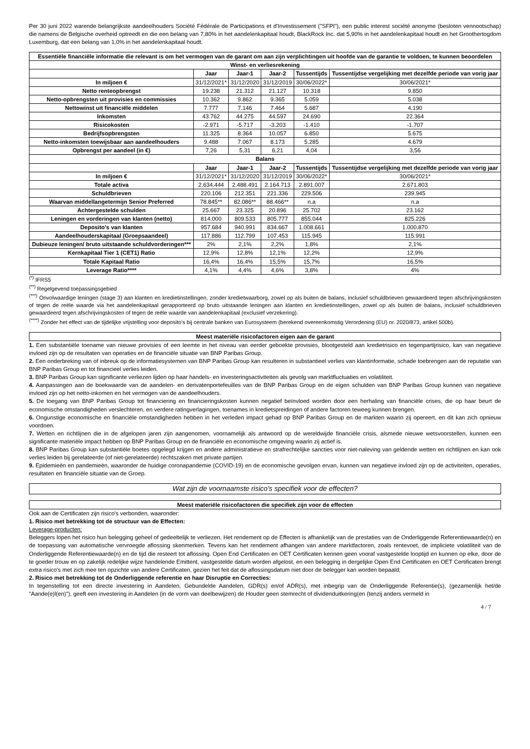Per 30 juni 2022 warende belangrijkste aandeelhouders Société Fédérale de Participations et d'Investissement ("SFPI"), een public interest société anonyme (besloten vennootschap) die namens de Belgische overheid optreedt en die een belang van 7,80% in het aandelenkapitaal houdt, BlackRock Inc. dat 5,90% in het aandelenkapitaal houdt en het Groothertogdom Luxemburg, dat een belang van 1,0% in het aandelenkapitaal houdt.
| Essentiële financiële informatie die relevant is om het vermogen van de garant om aan zijn verplichtingen uit hoofde van de garantie te voldoen, te kunnen beoordelen | | | | | |
| --- | --- | --- | --- | --- | --- |
| Winst- en verliesrekening | | | | | |
| | Jaar | Jaar-1 | Jaar-2 | Tussentijds | Tussentijdse vergelijking met dezelfde periode van vorig jaar |
| In miljoen € | 31/12/2021* | 31/12/2020 | 31/12/2019 | 30/06/2022* | 30/06/2021* |
| Netto renteopbrengst | 19.238 | 21.312 | 21.127 | 10.318 | 9.850 |
| Netto-opbrengsten uit provisies en commissies | 10.362 | 9.862 | 9.365 | 5.059 | 5.038 |
| Nettowinst uit financiële middelen | 7.777 | 7.146 | 7.464 | 5.687 | 4.190 |
| Inkomsten | 43.762 | 44.275 | 44.597 | 24.690 | 22.364 |
| Risicokosten | -2.971 | -5.717 | -3.203 | -1.410 | -1.707 |
| Bedrijfsopbrengsten | 11.325 | 8.364 | 10.057 | 6.850 | 5.675 |
| Netto-inkomsten toewijsbaar aan aandeelhouders | 9.488 | 7.067 | 8.173 | 5.285 | 4.679 |
| Opbrengst per aandeel (in €) | 7,26 | 5,31 | 6,21 | 4,04 | 3,56 |
| Balans | | | | | |
| | Jaar | Jaar-1 | Jaar-2 | Tussentijds | Tussentijdse vergelijking met dezelfde periode van vorig jaar |
| In miljoen € | 31/12/2021* | 31/12/2020 | 31/12/2019 | 30/06/2022* | 30/06/2021* |
| Totale activa | 2.634.444 | 2.488.491 | 2.164.713 | 2.891.007 | 2.671.803 |
| Schuldbrieven | 220.106 | 212.351 | 221.336 | 229.506 | 239.945 |
| Waarvan middellangetermijn Senior Preferred | 78.845** | 82.086** | 88.466** | n.a | n.a |
| Achtergestelde schulden | 25.667 | 23.325 | 20.896 | 25.702 | 23.162 |
| Leningen en vorderingen van klanten (netto) | 814.000 | 809.533 | 805.777 | 855.044 | 825.226 |
| Deposito's van klanten | 957.684 | 940.991 | 834.667 | 1.008.661 | 1.000.870 |
| Aandeelhouderskapitaal (Groepsaandeel) | 117.886 | 112.799 | 107.453 | 115.945 | 115.991 |
| Dubieuze leningen/ bruto uitstaande schuldvorderingen*** | 2% | 2,1% | 2,2% | 1,8% | 2,1% |
| Kernkapitaal Tier 1 (CET1) Ratio | 12,9% | 12,8% | 12,1% | 12,2% | 12,9% |
| Totale Kapitaal Ratio | 16,4% | 16,4% | 15,5% | 15,7% | 16,5% |
| Leverage Ratio**** | 4,1% | 4,4% | 4,6% | 3,8% | 4% |
<sup>(*)</sup> IFRS5
<sup>(**)</sup> Regelgevend toepassingsgebied
<sup>(***)</sup> Onvolwaardige leningen (stage 3) aan klanten en kredietinstellingen, zonder kredietwaarborg, zowel op als buiten de balans, inclusief schuldbrieven gewaardeerd tegen afschrijvingskosten of tegen de reële waarde via het aandelenkapitaal gerapporteerd op bruto uitstaande leningen aan klanten en kredietinstellingen, zowel op als buiten de balans, inclusief schuldbrieven gewaardeerd tegen afschrijvingskosten of tegen de reële waarde van aandelenkapitaal (exclusief verzekering).
<sup>(****)</sup> Zonder het effect van de tijdelijke vrijstelling voor deposito's bij centrale banken van Eurosysteem (berekend overeenkomstig Verordening (EU) nr. 2020/873, artikel 500b).
Meest materiële risicofactoren eigen aan de garant
1. Een substantiële toename van nieuwe provisies of een leemte in het niveau van eerder geboekte provisies, blootgesteld aan kredietrisico en tegenpartijrisico, kan van negatieve invloed zijn op de resultaten van operaties en de financiële situatie van BNP Paribas Group.
2. Een onderbreking van of inbreuk op de informatiesystemen van BNP Paribas Group kan resulteren in substantieel verlies van klantinformatie, schade toebrengen aan de reputatie van BNP Paribas Group en tot financieel verlies leiden.
3. BNP Paribas Group kan significante verliezen lijden op haar handels- en investeringsactiviteiten als gevolg van marktfluctuaties en volatiliteit.
4. Aanpassingen aan de boekwaarde van de aandelen- en derivatenportefeuilles van de BNP Paribas Group en de eigen schulden van BNP Paribas Group kunnen van negatieve invloed zijn op het netto-inkomen en het vermogen van de aandeelhouders.
5. De toegang van BNP Paribas Group tot financiering en financieringskosten kunnen negatief beïnvloed worden door een herhaling van financiële crises, die op haar beurt de economische omstandigheden verslechteren, en verdere ratingverlagingen, toenames in kredietspreidingen of andere factoren teweeg kunnen brengen.
6. Ongunstige economische en financiële omstandigheden hebben in het verleden impact gehad op BNP Paribas Group en de markten waarin zij opereert, en dit kan zich opnieuw voordoen.
7. Wetten en richtlijnen die in de afgelopen jaren zijn aangenomen, voornamelijk als antwoord op de wereldwijde financiële crisis, alsmede nieuwe wetsvoorstellen, kunnen een significante materiële impact hebben op BNP Paribas Group en de financiële en economische omgeving waarin zij actief is.
8. BNP Paribas Group kan substantiële boetes opgelegd krijgen en andere administratieve en strafrechtelijke sancties voor niet-naleving van geldende wetten en richtlijnen en kan ook verlies leiden bij gerelateerde (of niet-gerelateerde) rechtszaken met private partijen.
9. Epidemieën en pandemieën, waaronder de huidige coronapandemie (COVID-19) en de economische gevolgen ervan, kunnen van negatieve invloed zijn op de activiteiten, operaties, resultaten en financiële situatie van de Groep.
Wat zijn de voornaamste risico's specifiek voor de effecten?
Meest materiële risicofactoren die specifiek zijn voor de effecten
Ook aan de Certificaten zijn risico's verbonden, waaronder:
1. Risico met betrekking tot de structuur van de Effecten:
Leverage-producten:
Beleggers lopen het risico hun belegging geheel of gedeeltelijk te verliezen. Het rendement op de Effecten is afhankelijk van de prestaties van de Onderliggende Referentiewaarde(n) en de toepassing van automatische vervroegde aflossing skenmerken. Tevens kan het rendement afhangen van andere marktfactoren, zoals rentevoet, de impliciete volatiliteit van de Onderliggende Referentiewaarde(n) en de tijd die resteert tot aflossing. Open End Certificaten en OET Certificaten kennen geen vooraf vastgestelde looptijd en kunnen op elke, door de te goeder trouw en op zakelijk redelijke wijze handelende Emittent, vastgestelde datum worden afgelost, en een belegging in dergelijke Open End Certificaten en OET Certificaten brengt extra risico's met zich mee ten opzichte van andere Certificaten, gezien het feit dat de aflossingsdatum niet door de belegger kan worden bepaald;
2. Risico met betrekking tot de Onderliggende referentie en haar Disruptie en Correcties:
In tegenstelling tot een directe investering in Aandelen, Gebundelde Aandelen, GDR(s) en/of ADR(s), met inbegrip van de Onderliggende Referentie(s), (gezamenlijk het/de "Aande(e)l(en)"), geeft een investering in Aandelen (in de vorm van deelbewijzen) de Houder geen stemrecht of dividenduitkering(en (tenzij anders vermeld in
4 / 7